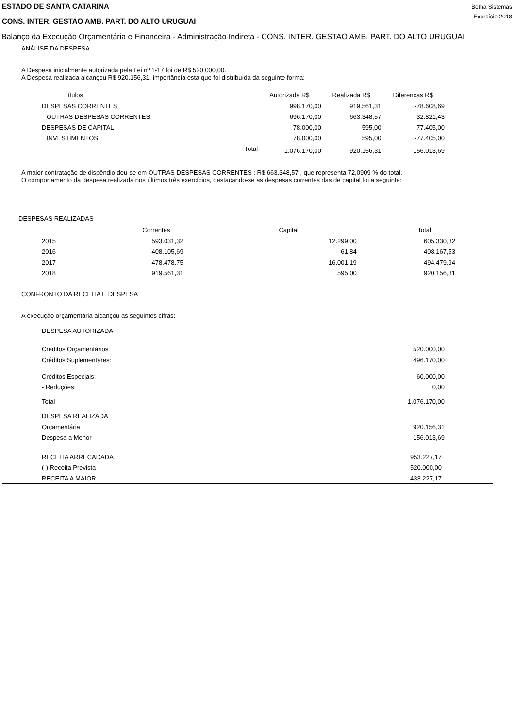ESTADO DE SANTA CATARINA
CONS. INTER. GESTAO AMB. PART. DO ALTO URUGUAI
Betha Sistemas
Exercício 2018
Balanço da Execução Orçamentária e Financeira - Administração Indireta - CONS. INTER. GESTAO AMB. PART. DO ALTO URUGUAI
ANÁLISE DA DESPESA
A Despesa inicialmente autorizada pela Lei nº 1-17 foi de R$ 520.000,00.
A Despesa realizada alcançou R$ 920.156,31, importância esta que foi distribuída da seguinte forma:
| Títulos | | Autorizada R$ | Realizada R$ | Diferenças R$ | |
| --- | --- | --- | --- | --- | --- |
| DESPESAS CORRENTES | | 998.170,00 | 919.561,31 | -78.608,69 | |
| OUTRAS DESPESAS CORRENTES | | 696.170,00 | 663.348,57 | -32.821,43 | |
| DESPESAS DE CAPITAL | | 78.000,00 | 595,00 | -77.405,00 | |
| INVESTIMENTOS | | 78.000,00 | 595,00 | -77.405,00 | |
| | Total | 1.076.170,00 | 920.156,31 | -156.013,69 | |
A maior contratação de dispêndio deu-se em OUTRAS DESPESAS CORRENTES : R$ 663.348,57 , que representa 72,0909 % do total.
O comportamento da despesa realizada nos últimos três exercícios, destacando-se as despesas correntes das de capital foi a seguinte:
| DESPESAS REALIZADAS | | | |
| | Correntes | Capital | Total |
| 2015 | 593.031,32 | 12.299,00 | 605.330,32 |
| 2016 | 408.105,69 | 61,84 | 408.167,53 |
| 2017 | 478.478,75 | 16.001,19 | 494.479,94 |
| 2018 | 919.561,31 | 595,00 | 920.156,31 |
CONFRONTO DA RECEITA E DESPESA
A execução orçamentária alcançou as seguintes cifras:
| DESPESA AUTORIZADA | |
| Créditos Orçamentários | 520.000,00 |
| Créditos Suplementares: | 496.170,00 |
| Créditos Especiais: | 60.000,00 |
| - Reduções: | 0,00 |
| Total | 1.076.170,00 |
| DESPESA REALIZADA | |
| Orçamentária | 920.156,31 |
| Despesa a Menor | -156.013,69 |
| RECEITA ARRECADADA | 953.227,17 |
| (-) Receita Prevista | 520.000,00 |
| RECEITA A MAIOR | 433.227,17 |